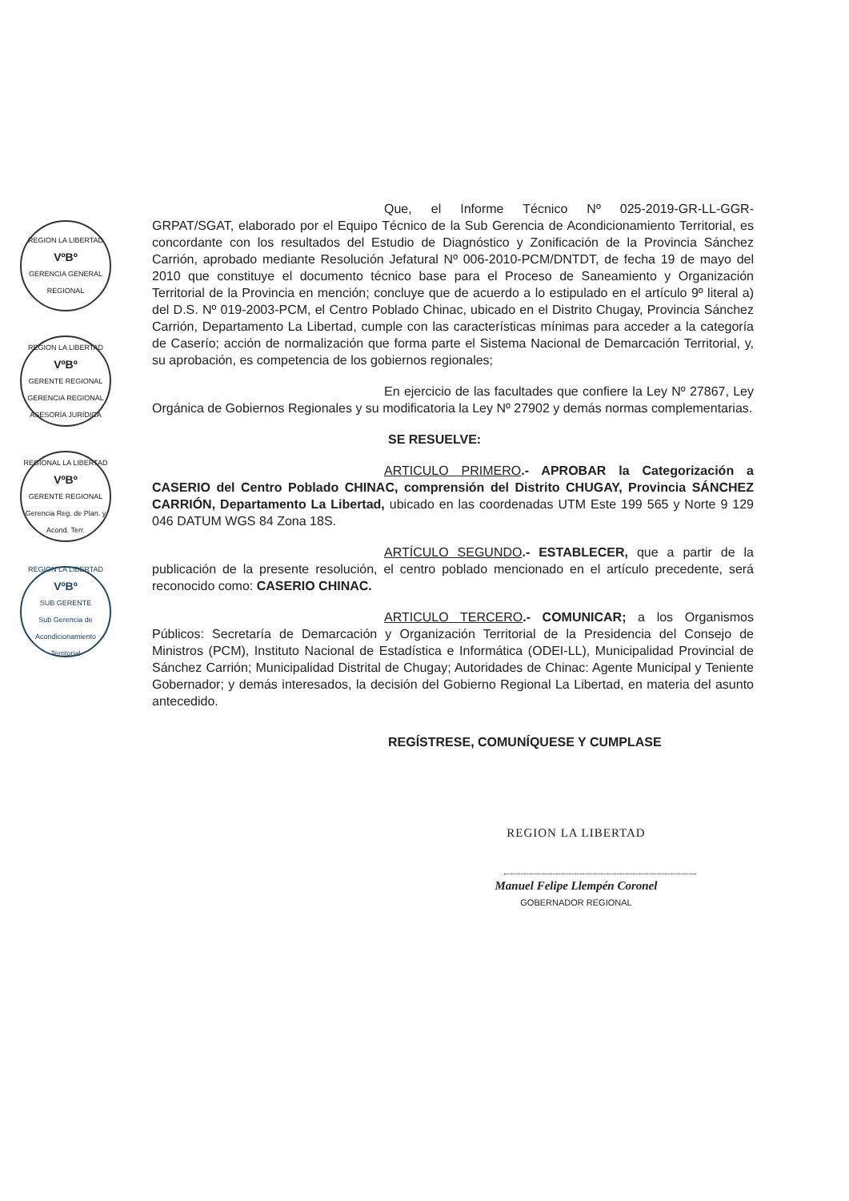REGION LA LIBERTAD
VºBº
GERENCIA GENERAL REGIONAL
REGION LA LIBERTAD
VºBº
GERENTE REGIONAL
GERENCIA REGIONAL ASESORÍA JURÍDICA
REGIONAL LA LIBERTAD
VºBº
GERENTE REGIONAL
Gerencia Reg. de Plan. y Acond. Terr.
REGION LA LIBERTAD
VºBº
SUB GERENTE
Sub Gerencia de Acondicionamiento Territorial
Que, el Informe Técnico Nº 025-2019-GR-LL-GGR-GRPAT/SGAT, elaborado por el Equipo Técnico de la Sub Gerencia de Acondicionamiento Territorial, es concordante con los resultados del Estudio de Diagnóstico y Zonificación de la Provincia Sánchez Carrión, aprobado mediante Resolución Jefatural Nº 006-2010-PCM/DNTDT, de fecha 19 de mayo del 2010 que constituye el documento técnico base para el Proceso de Saneamiento y Organización Territorial de la Provincia en mención; concluye que de acuerdo a lo estipulado en el artículo 9º literal a) del D.S. Nº 019-2003-PCM, el Centro Poblado Chinac, ubicado en el Distrito Chugay, Provincia Sánchez Carrión, Departamento La Libertad, cumple con las características mínimas para acceder a la categoría de Caserío; acción de normalización que forma parte el Sistema Nacional de Demarcación Territorial, y, su aprobación, es competencia de los gobiernos regionales;
En ejercicio de las facultades que confiere la Ley Nº 27867, Ley Orgánica de Gobiernos Regionales y su modificatoria la Ley Nº 27902 y demás normas complementarias.
SE RESUELVE:
ARTICULO PRIMERO.- APROBAR la Categorización a CASERIO del Centro Poblado CHINAC, comprensión del Distrito CHUGAY, Provincia SÁNCHEZ CARRIÓN, Departamento La Libertad, ubicado en las coordenadas UTM Este 199 565 y Norte 9 129 046 DATUM WGS 84 Zona 18S.
ARTÍCULO SEGUNDO.- ESTABLECER, que a partir de la publicación de la presente resolución, el centro poblado mencionado en el artículo precedente, será reconocido como: CASERIO CHINAC.
ARTICULO TERCERO.- COMUNICAR; a los Organismos Públicos: Secretaría de Demarcación y Organización Territorial de la Presidencia del Consejo de Ministros (PCM), Instituto Nacional de Estadística e Informática (ODEI-LL), Municipalidad Provincial de Sánchez Carrión; Municipalidad Distrital de Chugay; Autoridades de Chinac: Agente Municipal y Teniente Gobernador; y demás interesados, la decisión del Gobierno Regional La Libertad, en materia del asunto antecedido.
REGÍSTRESE, COMUNÍQUESE Y CUMPLASE
REGION LA LIBERTAD
Manuel Felipe Llempén Coronel
GOBERNADOR REGIONAL